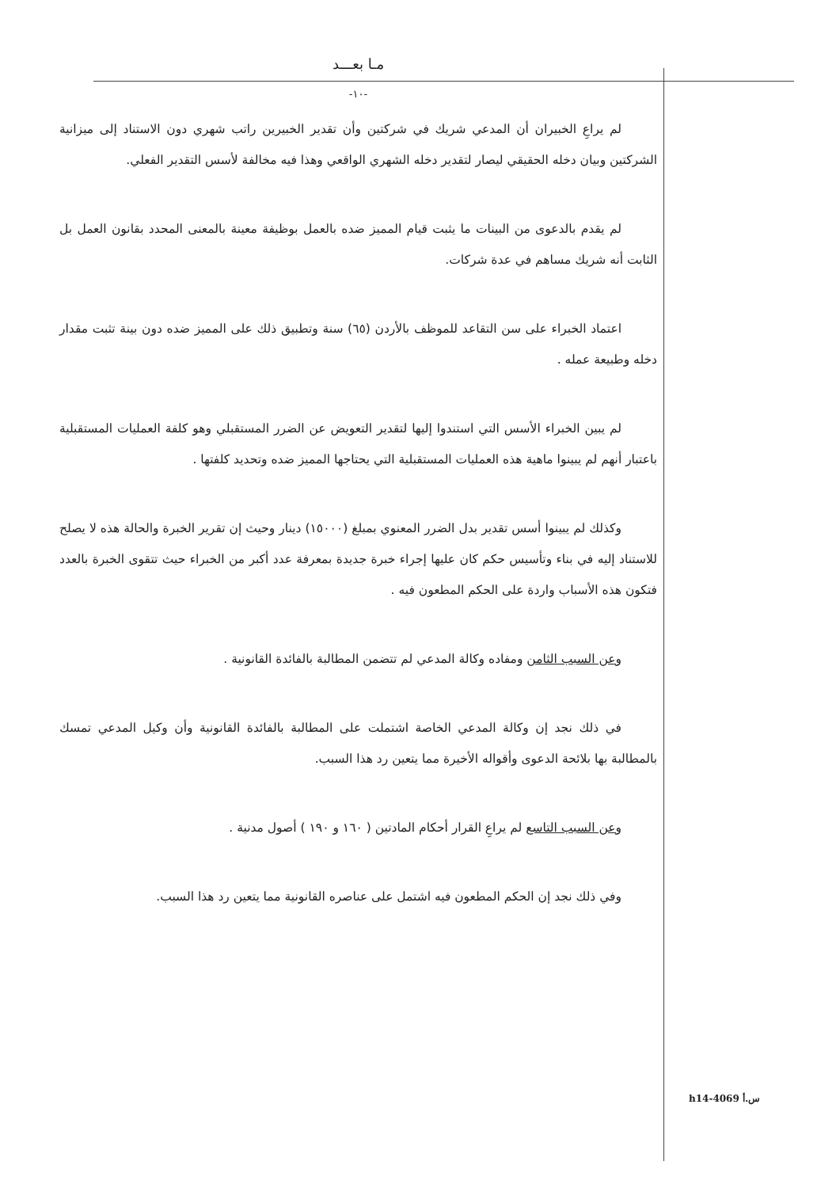مـا بعـــد
-١٠-
لم يراعِ الخبيران أن المدعي شريك في شركتين وأن تقدير الخبيرين راتب شهري دون الاستناد إلى ميزانية الشركتين وبيان دخله الحقيقي ليصار لتقدير دخله الشهري الواقعي وهذا فيه مخالفة لأسس التقدير الفعلي.
لم يقدم بالدعوى من البينات ما يثبت قيام المميز ضده بالعمل بوظيفة معينة بالمعنى المحدد بقانون العمل بل الثابت أنه شريك مساهم في عدة شركات.
اعتماد الخبراء على سن التقاعد للموظف بالأردن (٦٥) سنة وتطبيق ذلك على المميز ضده دون بينة تثبت مقدار دخله وطبيعة عمله .
لم يبين الخبراء الأسس التي استندوا إليها لتقدير التعويض عن الضرر المستقبلي وهو كلفة العمليات المستقبلية باعتبار أنهم لم يبينوا ماهية هذه العمليات المستقبلية التي يحتاجها المميز ضده وتحديد كلفتها .
وكذلك لم يبينوا أسس تقدير بدل الضرر المعنوي بمبلغ (١٥٠٠٠) دينار وحيث إن تقرير الخبرة والحالة هذه لا يصلح للاستناد إليه في بناء وتأسيس حكم كان عليها إجراء خبرة جديدة بمعرفة عدد أكبر من الخبراء حيث تتقوى الخبرة بالعدد فتكون هذه الأسباب واردة على الحكم المطعون فيه .
وعن السبب الثامن ومفاده وكالة المدعي لم تتضمن المطالبة بالفائدة القانونية .
في ذلك نجد إن وكالة المدعي الخاصة اشتملت على المطالبة بالفائدة القانونية وأن وكيل المدعي تمسك بالمطالبة بها بلائحة الدعوى وأقواله الأخيرة مما يتعين رد هذا السبب.
وعن السبب التاسع لم يراعِ القرار أحكام المادتين ( ١٦٠ و ١٩٠ ) أصول مدنية .
وفي ذلك نجد إن الحكم المطعون فيه اشتمل على عناصره القانونية مما يتعين رد هذا السبب.
h14-4069 س.أ